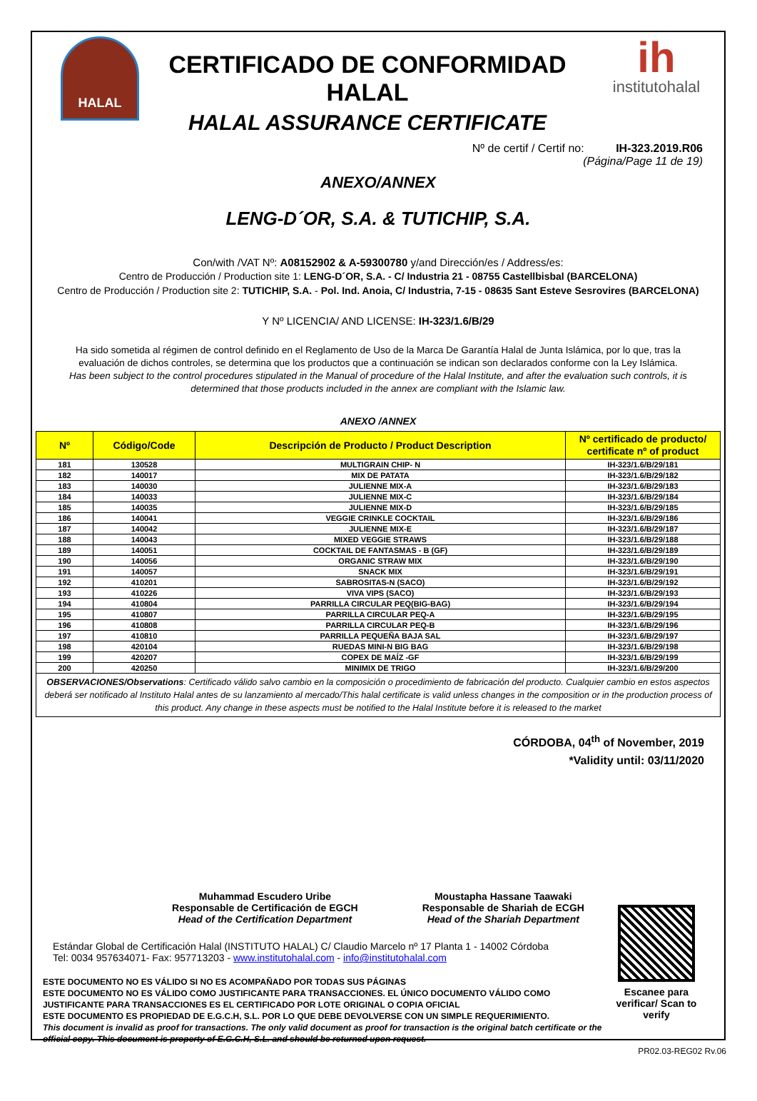HALAL
CERTIFICADO DE CONFORMIDAD HALAL
HALAL ASSURANCE CERTIFICATE
ih
institutohalal
Nº de certif / Certif no: IH-323.2019.R06
(Página/Page 11 de 19)
ANEXO/ANNEX
LENG-D´OR, S.A. & TUTICHIP, S.A.
Con/with /VAT Nº: A08152902 & A-59300780 y/and Dirección/es / Address/es:
Centro de Producción / Production site 1: LENG-D´OR, S.A. - C/ Industria 21 - 08755 Castellbisbal (BARCELONA)
Centro de Producción / Production site 2: TUTICHIP, S.A. - Pol. Ind. Anoia, C/ Industria, 7-15 - 08635 Sant Esteve Sesrovires (BARCELONA)
Y Nº LICENCIA/ AND LICENSE: IH-323/1.6/B/29
Ha sido sometida al régimen de control definido en el Reglamento de Uso de la Marca De Garantía Halal de Junta Islámica, por lo que, tras la evaluación de dichos controles, se determina que los productos que a continuación se indican son declarados conforme con la Ley Islámica.
Has been subject to the control procedures stipulated in the Manual of procedure of the Halal Institute, and after the evaluation such controls, it is determined that those products included in the annex are compliant with the Islamic law.
ANEXO /ANNEX
| Nº | Código/Code | Descripción de Producto / Product Description | Nº certificado de producto/ certificate nº of product |
| --- | --- | --- | --- |
| 181 | 130528 | MULTIGRAIN CHIP- N | IH-323/1.6/B/29/181 |
| 182 | 140017 | MIX DE PATATA | IH-323/1.6/B/29/182 |
| 183 | 140030 | JULIENNE MIX-A | IH-323/1.6/B/29/183 |
| 184 | 140033 | JULIENNE MIX-C | IH-323/1.6/B/29/184 |
| 185 | 140035 | JULIENNE MIX-D | IH-323/1.6/B/29/185 |
| 186 | 140041 | VEGGIE CRINKLE COCKTAIL | IH-323/1.6/B/29/186 |
| 187 | 140042 | JULIENNE MIX-E | IH-323/1.6/B/29/187 |
| 188 | 140043 | MIXED VEGGIE STRAWS | IH-323/1.6/B/29/188 |
| 189 | 140051 | COCKTAIL DE FANTASMAS - B (GF) | IH-323/1.6/B/29/189 |
| 190 | 140056 | ORGANIC STRAW MIX | IH-323/1.6/B/29/190 |
| 191 | 140057 | SNACK MIX | IH-323/1.6/B/29/191 |
| 192 | 410201 | SABROSITAS-N (SACO) | IH-323/1.6/B/29/192 |
| 193 | 410226 | VIVA VIPS (SACO) | IH-323/1.6/B/29/193 |
| 194 | 410804 | PARRILLA CIRCULAR PEQ(BIG-BAG) | IH-323/1.6/B/29/194 |
| 195 | 410807 | PARRILLA CIRCULAR PEQ-A | IH-323/1.6/B/29/195 |
| 196 | 410808 | PARRILLA CIRCULAR PEQ-B | IH-323/1.6/B/29/196 |
| 197 | 410810 | PARRILLA PEQUEÑA BAJA SAL | IH-323/1.6/B/29/197 |
| 198 | 420104 | RUEDAS MINI-N BIG BAG | IH-323/1.6/B/29/198 |
| 199 | 420207 | COPEX DE MAÍZ -GF | IH-323/1.6/B/29/199 |
| 200 | 420250 | MINIMIX DE TRIGO | IH-323/1.6/B/29/200 |
| OBSERVACIONES/Observations : Certificado válido salvo cambio en la composición o procedimiento de fabricación del producto. Cualquier cambio en estos aspectos deberá ser notificado al Instituto Halal antes de su lanzamiento al mercado/This halal certificate is valid unless changes in the composition or in the production process of this product. Any change in these aspects must be notified to the Halal Institute before it is released to the market | | | |
CÓRDOBA, 04<sup>th</sup> of November, 2019
*Validity until: 03/11/2020
Muhammad Escudero Uribe
Responsable de Certificación de EGCH
Head of the Certification Department
Moustapha Hassane Taawaki
Responsable de Shariah de ECGH
Head of the Shariah Department
Estándar Global de Certificación Halal (INSTITUTO HALAL) C/ Claudio Marcelo nº 17 Planta 1 - 14002 Córdoba
Tel: 0034 957634071- Fax: 957713203 - www.institutohalal.com - info@institutohalal.com
ESTE DOCUMENTO NO ES VÁLIDO SI NO ES ACOMPAÑADO POR TODAS SUS PÁGINAS
ESTE DOCUMENTO NO ES VÁLIDO COMO JUSTIFICANTE PARA TRANSACCIONES. EL ÚNICO DOCUMENTO VÁLIDO COMO JUSTIFICANTE PARA TRANSACCIONES ES EL CERTIFICADO POR LOTE ORIGINAL O COPIA OFICIAL
ESTE DOCUMENTO ES PROPIEDAD DE E.G.C.H, S.L. POR LO QUE DEBE DEVOLVERSE CON UN SIMPLE REQUERIMIENTO.
This document is invalid as proof for transactions. The only valid document as proof for transaction is the original batch certificate or the official copy. This document is property of E.G.C.H, S.L. and should be returned upon request.
Escanee para verificar/ Scan to verify
PR02.03-REG02 Rv.06